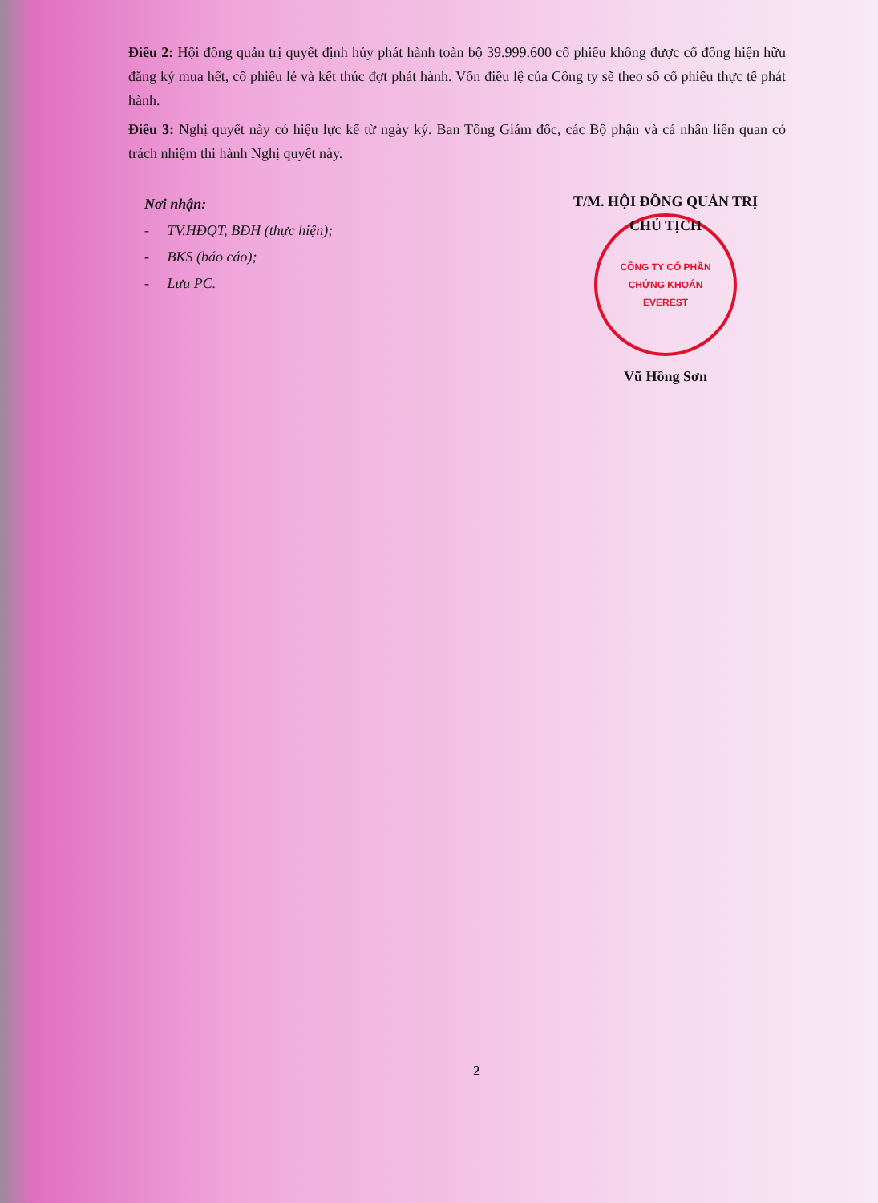Điều 2: Hội đồng quản trị quyết định hủy phát hành toàn bộ 39.999.600 cổ phiếu không được cổ đông hiện hữu đăng ký mua hết, cổ phiếu lẻ và kết thúc đợt phát hành. Vốn điều lệ của Công ty sẽ theo số cổ phiếu thực tế phát hành.
Điều 3: Nghị quyết này có hiệu lực kể từ ngày ký. Ban Tổng Giám đốc, các Bộ phận và cá nhân liên quan có trách nhiệm thi hành Nghị quyết này.
Nơi nhận:
- TV.HĐQT, BĐH (thực hiện);
- BKS (báo cáo);
- Lưu PC.
T/M. HỘI ĐỒNG QUẢN TRỊ
CHỦ TỊCH
CÔNG TY CỔ PHẦN
CHỨNG KHOÁN
EVEREST
Vũ Hồng Sơn
2